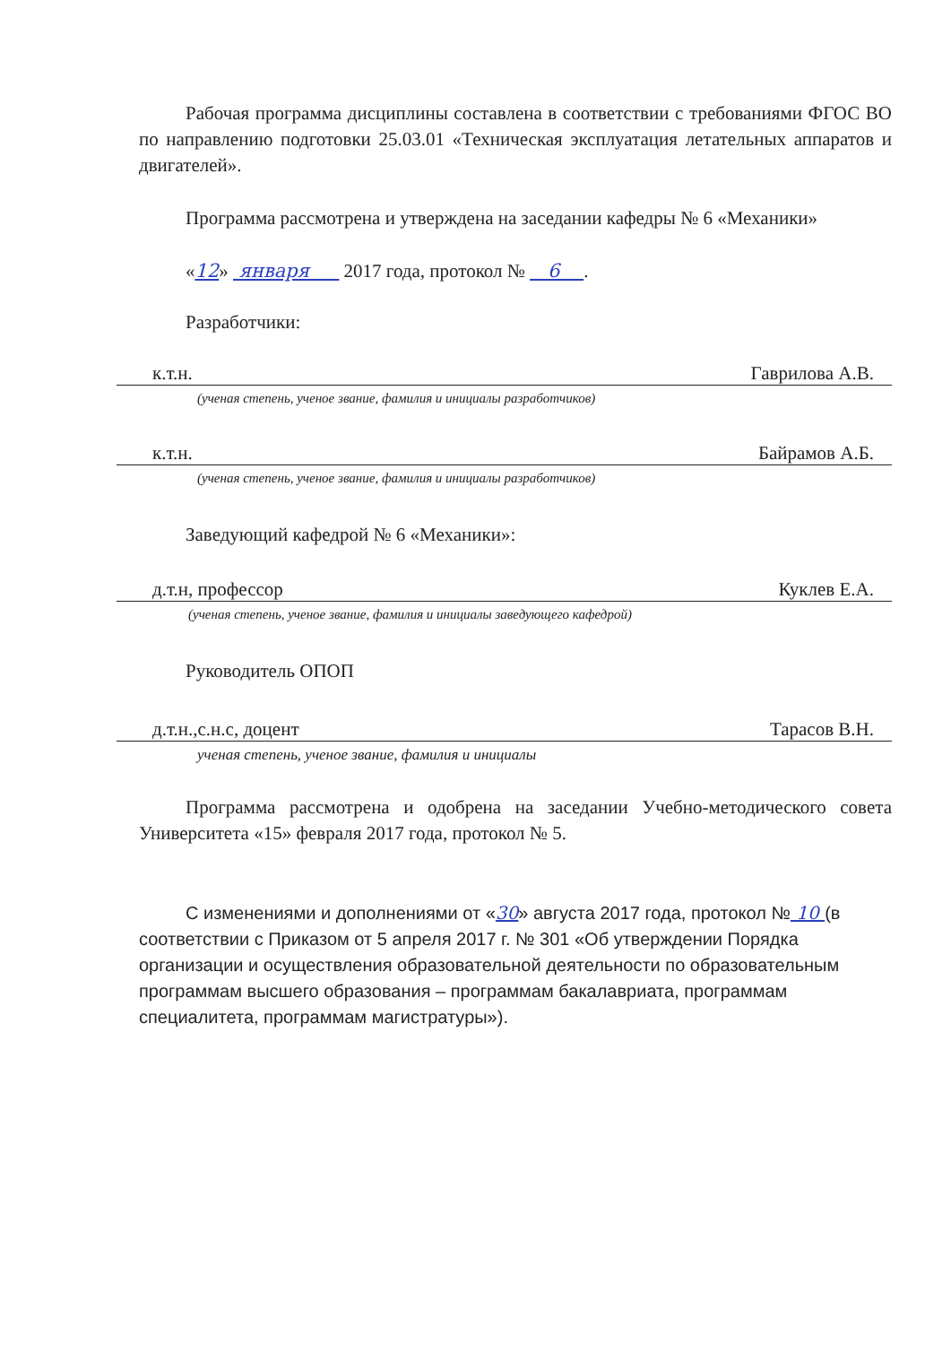Рабочая программа дисциплины составлена в соответствии с требованиями ФГОС ВО по направлению подготовки 25.03.01 «Техническая эксплуатация летательных аппаратов и двигателей».
Программа рассмотрена и утверждена на заседании кафедры № 6 «Механики»
«12» января 2017 года, протокол № 6 .
Разработчики:
к.т.н. Гаврилова А.В.
(ученая степень, ученое звание, фамилия и инициалы разработчиков)
к.т.н. Байрамов А.Б.
(ученая степень, ученое звание, фамилия и инициалы разработчиков)
Заведующий кафедрой № 6 «Механики»:
д.т.н, профессор Куклев Е.А.
(ученая степень, ученое звание, фамилия и инициалы заведующего кафедрой)
Руководитель ОПОП
д.т.н.,с.н.с, доцент Тарасов В.Н.
ученая степень, ученое звание, фамилия и инициалы
Программа рассмотрена и одобрена на заседании Учебно-методического совета Университета «15» февраля 2017 года, протокол № 5.
С изменениями и дополнениями от «30» августа 2017 года, протокол № 10 (в соответствии с Приказом от 5 апреля 2017 г. № 301 «Об утверждении Порядка организации и осуществления образовательной деятельности по образовательным программам высшего образования – программам бакалавриата, программам специалитета, программам магистратуры»).